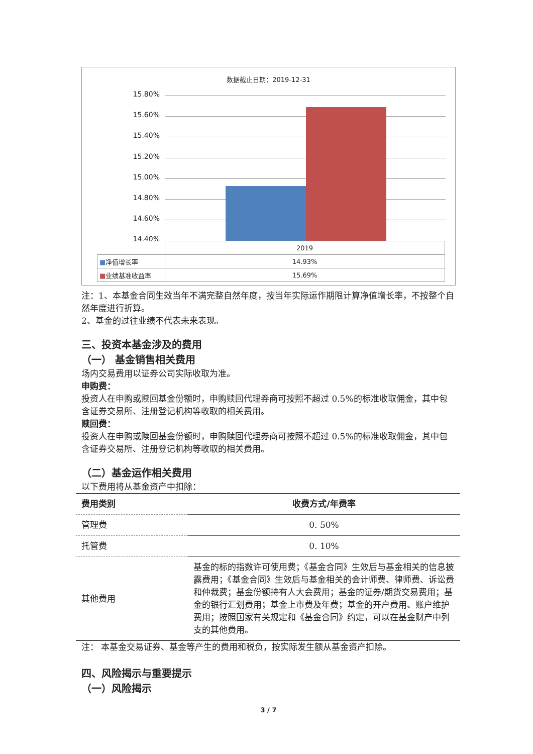数据截止日期：2019-12-31
15.80%
15.60%
15.40%
15.20%
15.00%
14.80%
14.60%
14.40%
| | 2019 |
| ■ 净值增长率 | 14.93% |
| ■ 业绩基准收益率 | 15.69% |
注：1、本基金合同生效当年不满完整自然年度，按当年实际运作期限计算净值增长率，不按整个自然年度进行折算。
2、基金的过往业绩不代表未来表现。
三、投资本基金涉及的费用
（一） 基金销售相关费用
场内交易费用以证券公司实际收取为准。
申购费：
投资人在申购或赎回基金份额时，申购赎回代理券商可按照不超过 0.5%的标准收取佣金，其中包含证券交易所、注册登记机构等收取的相关费用。
赎回费：
投资人在申购或赎回基金份额时，申购赎回代理券商可按照不超过 0.5%的标准收取佣金，其中包含证券交易所、注册登记机构等收取的相关费用。
（二）基金运作相关费用
以下费用将从基金资产中扣除：
| 费用类别 | 收费方式/年费率 |
| --- | --- |
| 管理费 | 0. 50% |
| 托管费 | 0. 10% |
| 其他费用 | 基金的标的指数许可使用费；《基金合同》生效后与基金相关的信息披露费用；《基金合同》生效后与基金相关的会计师费、律师费、诉讼费和仲裁费；基金份额持有人大会费用；基金的证券/期货交易费用；基金的银行汇划费用；基金上市费及年费；基金的开户费用、账户维护费用；按照国家有关规定和《基金合同》约定，可以在基金财产中列支的其他费用。 |
注： 本基金交易证券、基金等产生的费用和税负，按实际发生额从基金资产扣除。
四、风险揭示与重要提示
（一）风险揭示
3 / 7